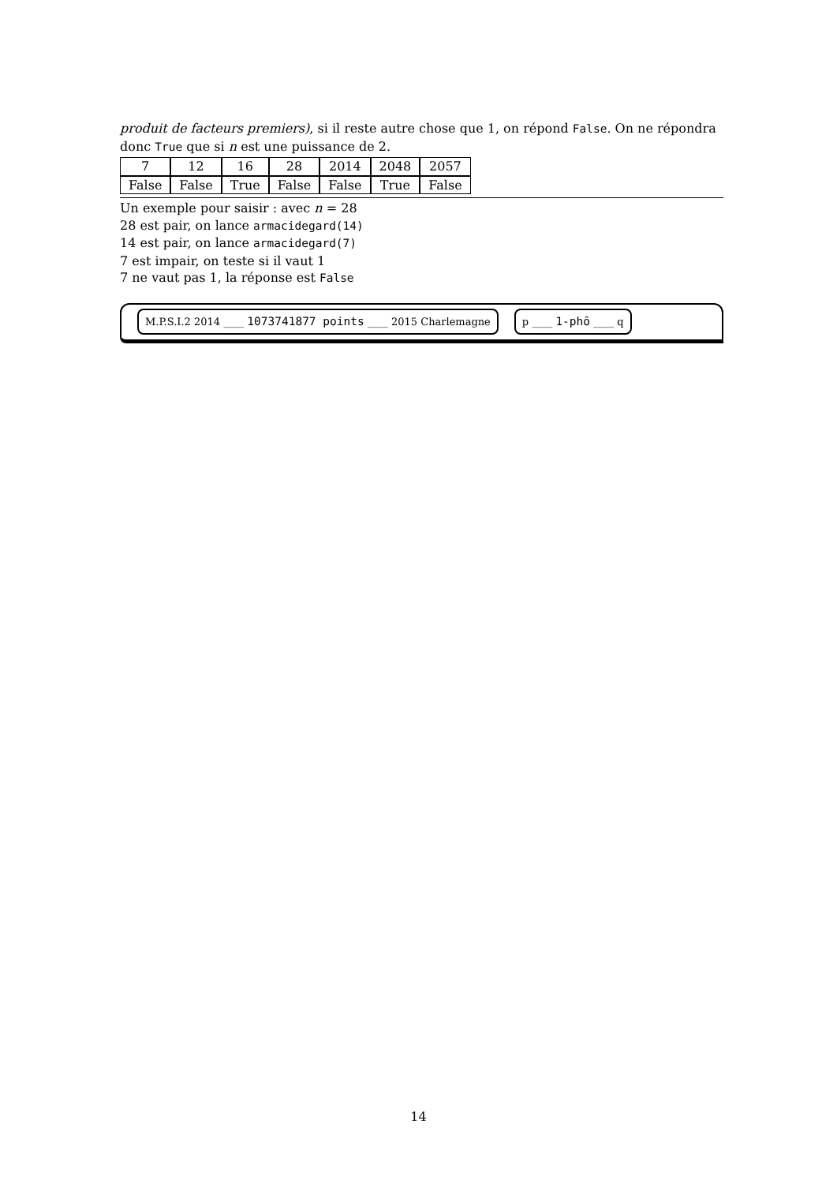produit de facteurs premiers), si il reste autre chose que 1, on répond False. On ne répondra donc True que si n est une puissance de 2.
| 7 | 12 | 16 | 28 | 2014 | 2048 | 2057 |
| False | False | True | False | False | True | False |
Un exemple pour saisir : avec n = 28
28 est pair, on lance armacidegard(14)
14 est pair, on lance armacidegard(7)
7 est impair, on teste si il vaut 1
7 ne vaut pas 1, la réponse est False
M.P.S.I.2 2014 ____ 1073741877 points ____ 2015 Charlemagne p ____ 1-phô ____ q
14